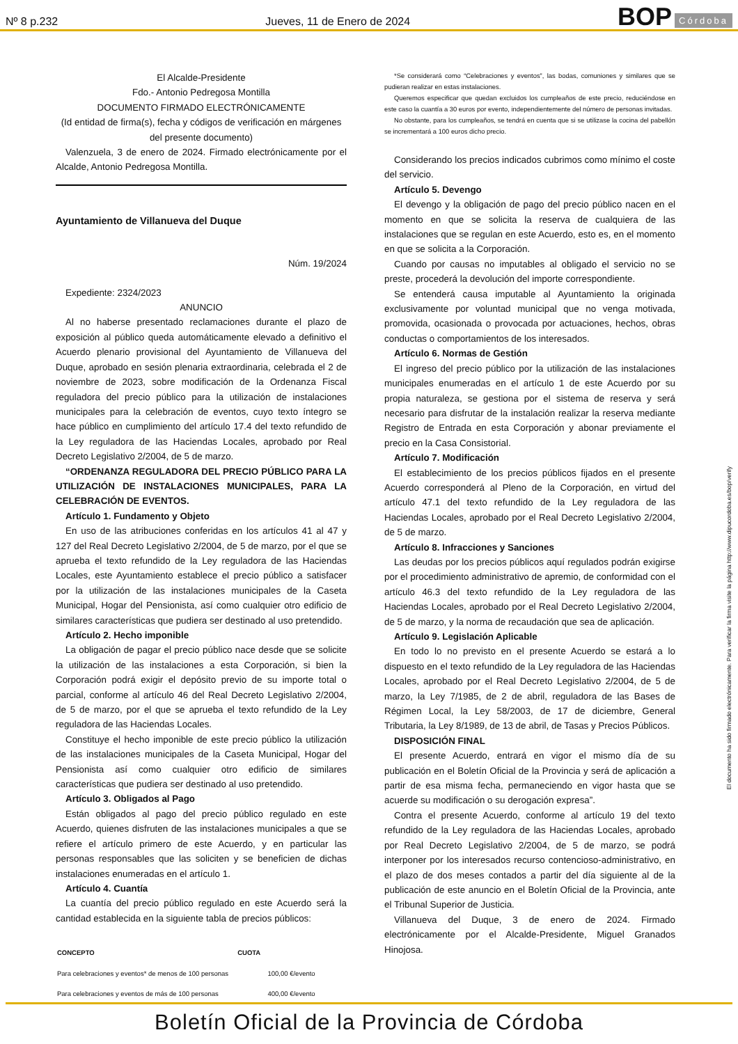Nº 8 p.232
Jueves, 11 de Enero de 2024
BOP Córdoba
El Alcalde-Presidente
Fdo.- Antonio Pedregosa Montilla
DOCUMENTO FIRMADO ELECTRÓNICAMENTE
(Id entidad de firma(s), fecha y códigos de verificación en márgenes del presente documento)
Valenzuela, 3 de enero de 2024. Firmado electrónicamente por el Alcalde, Antonio Pedregosa Montilla.
Ayuntamiento de Villanueva del Duque
Núm. 19/2024
Expediente: 2324/2023
ANUNCIO
Al no haberse presentado reclamaciones durante el plazo de exposición al público queda automáticamente elevado a definitivo el Acuerdo plenario provisional del Ayuntamiento de Villanueva del Duque, aprobado en sesión plenaria extraordinaria, celebrada el 2 de noviembre de 2023, sobre modificación de la Ordenanza Fiscal reguladora del precio público para la utilización de instalaciones municipales para la celebración de eventos, cuyo texto íntegro se hace público en cumplimiento del artículo 17.4 del texto refundido de la Ley reguladora de las Haciendas Locales, aprobado por Real Decreto Legislativo 2/2004, de 5 de marzo.
“ORDENANZA REGULADORA DEL PRECIO PÚBLICO PARA LA UTILIZACIÓN DE INSTALACIONES MUNICIPALES, PARA LA CELEBRACIÓN DE EVENTOS.
Artículo 1. Fundamento y Objeto
En uso de las atribuciones conferidas en los artículos 41 al 47 y 127 del Real Decreto Legislativo 2/2004, de 5 de marzo, por el que se aprueba el texto refundido de la Ley reguladora de las Haciendas Locales, este Ayuntamiento establece el precio público a satisfacer por la utilización de las instalaciones municipales de la Caseta Municipal, Hogar del Pensionista, así como cualquier otro edificio de similares características que pudiera ser destinado al uso pretendido.
Artículo 2. Hecho imponible
La obligación de pagar el precio público nace desde que se solicite la utilización de las instalaciones a esta Corporación, si bien la Corporación podrá exigir el depósito previo de su importe total o parcial, conforme al artículo 46 del Real Decreto Legislativo 2/2004, de 5 de marzo, por el que se aprueba el texto refundido de la Ley reguladora de las Haciendas Locales.
Constituye el hecho imponible de este precio público la utilización de las instalaciones municipales de la Caseta Municipal, Hogar del Pensionista así como cualquier otro edificio de similares características que pudiera ser destinado al uso pretendido.
Artículo 3. Obligados al Pago
Están obligados al pago del precio público regulado en este Acuerdo, quienes disfruten de las instalaciones municipales a que se refiere el artículo primero de este Acuerdo, y en particular las personas responsables que las soliciten y se beneficien de dichas instalaciones enumeradas en el artículo 1.
Artículo 4. Cuantía
La cuantía del precio público regulado en este Acuerdo será la cantidad establecida en la siguiente tabla de precios públicos:
| CONCEPTO | CUOTA |
| --- | --- |
| Para celebraciones y eventos* de menos de 100 personas | 100,00 €/evento |
| Para celebraciones y eventos de más de 100 personas | 400,00 €/evento |
*Se considerará como “Celebraciones y eventos”, las bodas, comuniones y similares que se pudieran realizar en estas instalaciones.
Queremos especificar que quedan excluidos los cumpleaños de este precio, reduciéndose en este caso la cuantía a 30 euros por evento, independientemente del número de personas invitadas.
No obstante, para los cumpleaños, se tendrá en cuenta que si se utilizase la cocina del pabellón se incrementará a 100 euros dicho precio.
Considerando los precios indicados cubrimos como mínimo el coste del servicio.
Artículo 5. Devengo
El devengo y la obligación de pago del precio público nacen en el momento en que se solicita la reserva de cualquiera de las instalaciones que se regulan en este Acuerdo, esto es, en el momento en que se solicita a la Corporación.
Cuando por causas no imputables al obligado el servicio no se preste, procederá la devolución del importe correspondiente.
Se entenderá causa imputable al Ayuntamiento la originada exclusivamente por voluntad municipal que no venga motivada, promovida, ocasionada o provocada por actuaciones, hechos, obras conductas o comportamientos de los interesados.
Artículo 6. Normas de Gestión
El ingreso del precio público por la utilización de las instalaciones municipales enumeradas en el artículo 1 de este Acuerdo por su propia naturaleza, se gestiona por el sistema de reserva y será necesario para disfrutar de la instalación realizar la reserva mediante Registro de Entrada en esta Corporación y abonar previamente el precio en la Casa Consistorial.
Artículo 7. Modificación
El establecimiento de los precios públicos fijados en el presente Acuerdo corresponderá al Pleno de la Corporación, en virtud del artículo 47.1 del texto refundido de la Ley reguladora de las Haciendas Locales, aprobado por el Real Decreto Legislativo 2/2004, de 5 de marzo.
Artículo 8. Infracciones y Sanciones
Las deudas por los precios públicos aquí regulados podrán exigirse por el procedimiento administrativo de apremio, de conformidad con el artículo 46.3 del texto refundido de la Ley reguladora de las Haciendas Locales, aprobado por el Real Decreto Legislativo 2/2004, de 5 de marzo, y la norma de recaudación que sea de aplicación.
Artículo 9. Legislación Aplicable
En todo lo no previsto en el presente Acuerdo se estará a lo dispuesto en el texto refundido de la Ley reguladora de las Haciendas Locales, aprobado por el Real Decreto Legislativo 2/2004, de 5 de marzo, la Ley 7/1985, de 2 de abril, reguladora de las Bases de Régimen Local, la Ley 58/2003, de 17 de diciembre, General Tributaria, la Ley 8/1989, de 13 de abril, de Tasas y Precios Públicos.
DISPOSICIÓN FINAL
El presente Acuerdo, entrará en vigor el mismo día de su publicación en el Boletín Oficial de la Provincia y será de aplicación a partir de esa misma fecha, permaneciendo en vigor hasta que se acuerde su modificación o su derogación expresa”.
Contra el presente Acuerdo, conforme al artículo 19 del texto refundido de la Ley reguladora de las Haciendas Locales, aprobado por Real Decreto Legislativo 2/2004, de 5 de marzo, se podrá interponer por los interesados recurso contencioso-administrativo, en el plazo de dos meses contados a partir del día siguiente al de la publicación de este anuncio en el Boletín Oficial de la Provincia, ante el Tribunal Superior de Justicia.
Villanueva del Duque, 3 de enero de 2024. Firmado electrónicamente por el Alcalde-Presidente, Miguel Granados Hinojosa.
El documento ha sido firmado electrónicamente. Para verificar la firma visite la página http://www.dipucordoba.es/bop/verify
Boletín Oficial de la Provincia de Córdoba